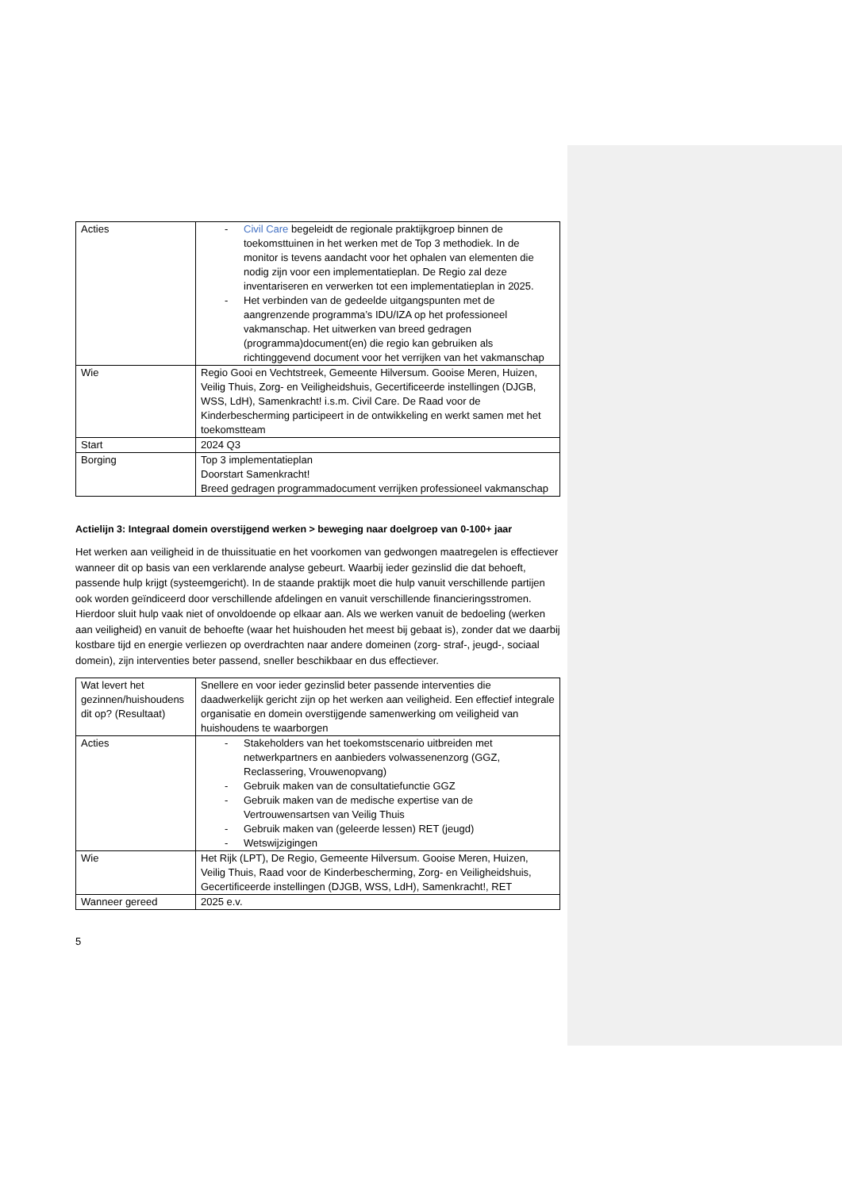| Acties | - Civil Care begeleidt de regionale praktijkgroep binnen de toekomsttuinen in het werken met de Top 3 methodiek. In de monitor is tevens aandacht voor het ophalen van elementen die nodig zijn voor een implementatieplan. De Regio zal deze inventariseren en verwerken tot een implementatieplan in 2025. - Het verbinden van de gedeelde uitgangspunten met de aangrenzende programma’s IDU/IZA op het professioneel vakmanschap. Het uitwerken van breed gedragen (programma)document(en) die regio kan gebruiken als richtinggevend document voor het verrijken van het vakmanschap |
| Wie | Regio Gooi en Vechtstreek, Gemeente Hilversum. Gooise Meren, Huizen, Veilig Thuis, Zorg- en Veiligheidshuis, Gecertificeerde instellingen (DJGB, WSS, LdH), Samenkracht! i.s.m. Civil Care. De Raad voor de Kinderbescherming participeert in de ontwikkeling en werkt samen met het toekomstteam |
| Start | 2024 Q3 |
| Borging | Top 3 implementatieplan Doorstart Samenkracht! Breed gedragen programmadocument verrijken professioneel vakmanschap |
Actielijn 3: Integraal domein overstijgend werken > beweging naar doelgroep van 0-100+ jaar
Het werken aan veiligheid in de thuissituatie en het voorkomen van gedwongen maatregelen is effectiever wanneer dit op basis van een verklarende analyse gebeurt. Waarbij ieder gezinslid die dat behoeft, passende hulp krijgt (systeemgericht). In de staande praktijk moet die hulp vanuit verschillende partijen ook worden geïndiceerd door verschillende afdelingen en vanuit verschillende financieringsstromen. Hierdoor sluit hulp vaak niet of onvoldoende op elkaar aan. Als we werken vanuit de bedoeling (werken aan veiligheid) en vanuit de behoefte (waar het huishouden het meest bij gebaat is), zonder dat we daarbij kostbare tijd en energie verliezen op overdrachten naar andere domeinen (zorg- straf-, jeugd-, sociaal domein), zijn interventies beter passend, sneller beschikbaar en dus effectiever.
| Wat levert het gezinnen/huishoudens dit op? (Resultaat) | Snellere en voor ieder gezinslid beter passende interventies die daadwerkelijk gericht zijn op het werken aan veiligheid. Een effectief integrale organisatie en domein overstijgende samenwerking om veiligheid van huishoudens te waarborgen |
| Acties | - Stakeholders van het toekomstscenario uitbreiden met netwerkpartners en aanbieders volwassenenzorg (GGZ, Reclassering, Vrouwenopvang) - Gebruik maken van de consultatiefunctie GGZ - Gebruik maken van de medische expertise van de Vertrouwensartsen van Veilig Thuis - Gebruik maken van (geleerde lessen) RET (jeugd) - Wetswijzigingen |
| Wie | Het Rijk (LPT), De Regio, Gemeente Hilversum. Gooise Meren, Huizen, Veilig Thuis, Raad voor de Kinderbescherming, Zorg- en Veiligheidshuis, Gecertificeerde instellingen (DJGB, WSS, LdH), Samenkracht!, RET |
| Wanneer gereed | 2025 e.v. |
5